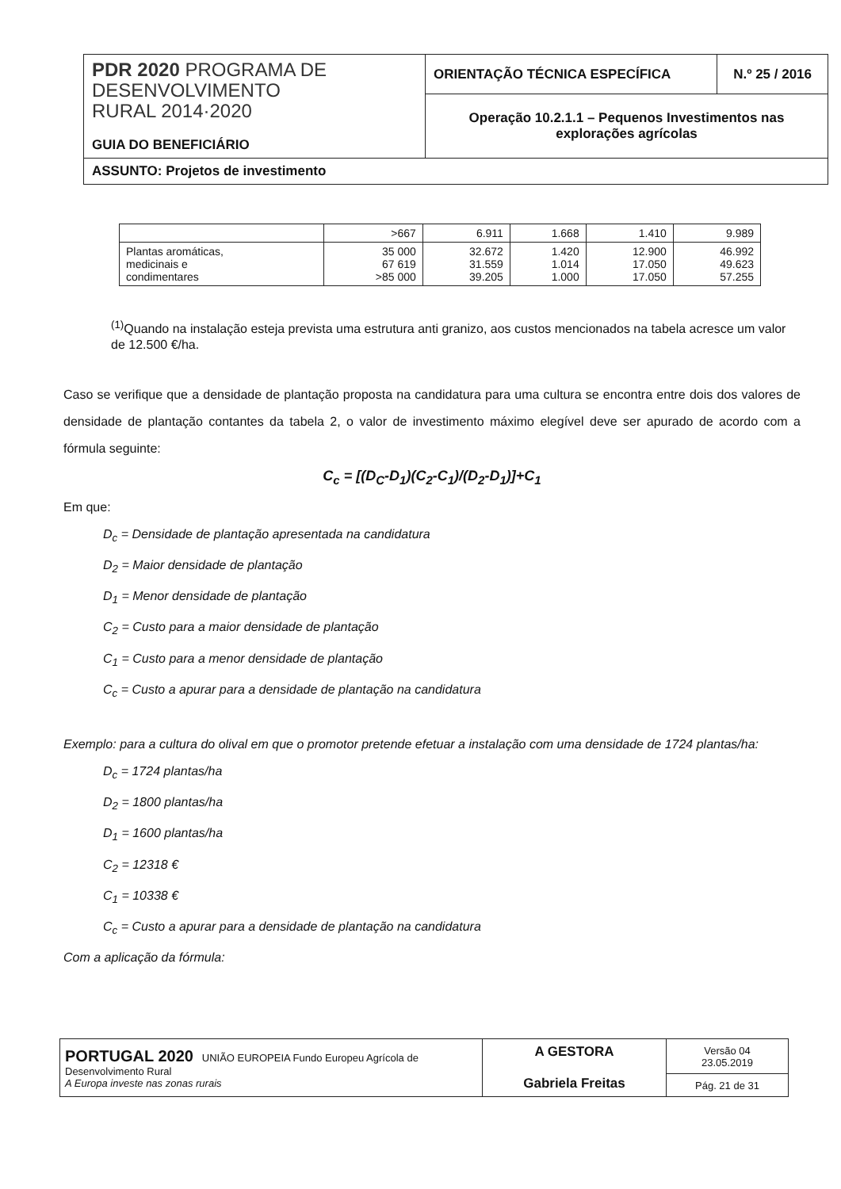| PDR 2020 PROGRAMA DE DESENVOLVIMENTO RURAL 2014·2020 GUIA DO BENEFICIÁRIO | ORIENTAÇÃO TÉCNICA ESPECÍFICA | N.º 25 / 2016 |
| | Operação 10.2.1.1 – Pequenos Investimentos nas explorações agrícolas | |
| ASSUNTO: Projetos de investimento | | |
| | >667 | 6.911 | 1.668 | 1.410 | 9.989 |
| Plantas aromáticas, medicinais e condimentares | 35 000 67 619 >85 000 | 32.672 31.559 39.205 | 1.420 1.014 1.000 | 12.900 17.050 17.050 | 46.992 49.623 57.255 |
<sup>(1)</sup> Quando na instalação esteja prevista uma estrutura anti granizo, aos custos mencionados na tabela acresce um valor de 12.500 €/ha.
Caso se verifique que a densidade de plantação proposta na candidatura para uma cultura se encontra entre dois dos valores de densidade de plantação contantes da tabela 2, o valor de investimento máximo elegível deve ser apurado de acordo com a fórmula seguinte:
C<sub>c</sub> = [(D<sub>C</sub>-D<sub>1</sub>)(C<sub>2</sub>-C<sub>1</sub>)/(D<sub>2</sub>-D<sub>1</sub>)]+C<sub>1</sub>
Em que:
D<sub>c</sub> = Densidade de plantação apresentada na candidatura
D<sub>2</sub> = Maior densidade de plantação
D<sub>1</sub> = Menor densidade de plantação
C<sub>2</sub> = Custo para a maior densidade de plantação
C<sub>1</sub> = Custo para a menor densidade de plantação
C<sub>c</sub> = Custo a apurar para a densidade de plantação na candidatura
Exemplo: para a cultura do olival em que o promotor pretende efetuar a instalação com uma densidade de 1724 plantas/ha:
D<sub>c</sub> = 1724 plantas/ha
D<sub>2</sub> = 1800 plantas/ha
D<sub>1</sub> = 1600 plantas/ha
C<sub>2</sub> = 12318 €
C<sub>1</sub> = 10338 €
C<sub>c</sub> = Custo a apurar para a densidade de plantação na candidatura
Com a aplicação da fórmula:
| PORTUGAL 2020 UNIÃO EUROPEIA Fundo Europeu Agrícola de Desenvolvimento Rural A Europa investe nas zonas rurais | A GESTORA Gabriela Freitas | Versão 04 23.05.2019 |
| | | Pág. 21 de 31 |